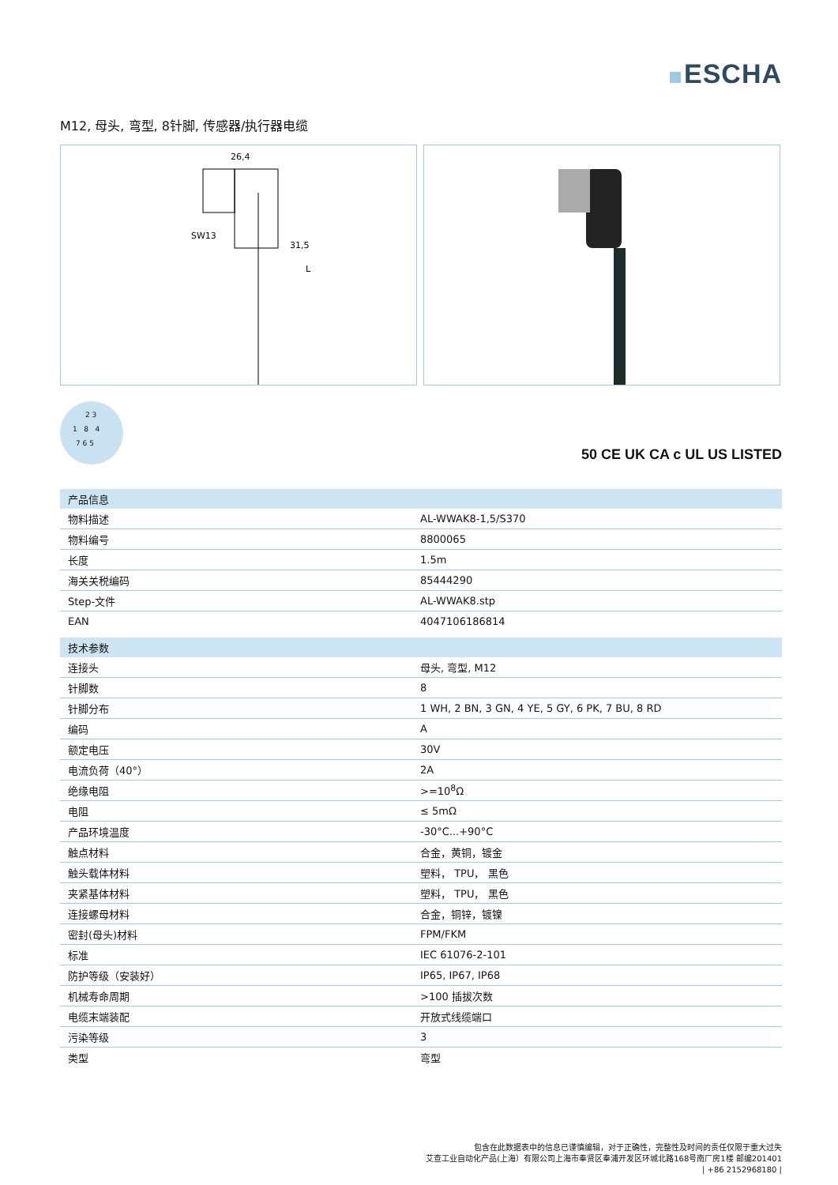ESCHA
M12, 母头, 弯型, 8针脚, 传感器/执行器电缆
26,4
SW13
31,5
L
2 3
1 8 4
7 6 5
50 CE UK CA c UL US LISTED
| 产品信息 | |
| --- | --- |
| 物料描述 | AL-WWAK8-1,5/S370 |
| 物料编号 | 8800065 |
| 长度 | 1.5m |
| 海关关税编码 | 85444290 |
| Step-文件 | AL-WWAK8.stp |
| EAN | 4047106186814 |
| 技术参数 | |
| 连接头 | 母头, 弯型, M12 |
| 针脚数 | 8 |
| 针脚分布 | 1 WH, 2 BN, 3 GN, 4 YE, 5 GY, 6 PK, 7 BU, 8 RD |
| 编码 | A |
| 额定电压 | 30V |
| 电流负荷（40°） | 2A |
| 绝缘电阻 | >=10<sup>8</sup>Ω |
| 电阻 | ≤ 5mΩ |
| 产品环境温度 | -30°C...+90°C |
| 触点材料 | 合金，黄铜，镀金 |
| 触头载体材料 | 塑料， TPU， 黑色 |
| 夹紧基体材料 | 塑料， TPU， 黑色 |
| 连接螺母材料 | 合金，铜锌，镀镍 |
| 密封(母头)材料 | FPM/FKM |
| 标准 | IEC 61076-2-101 |
| 防护等级（安装好） | IP65, IP67, IP68 |
| 机械寿命周期 | >100 插拔次数 |
| 电缆末端装配 | 开放式线缆端口 |
| 污染等级 | 3 |
| 类型 | 弯型 |
包含在此数据表中的信息已谨慎编辑，对于正确性，完整性及时间的责任仅限于重大过失
艾查工业自动化产品(上海）有限公司上海市奉贤区奉浦开发区环城北路168号南厂房1楼 邮编201401
| +86 2152968180 |